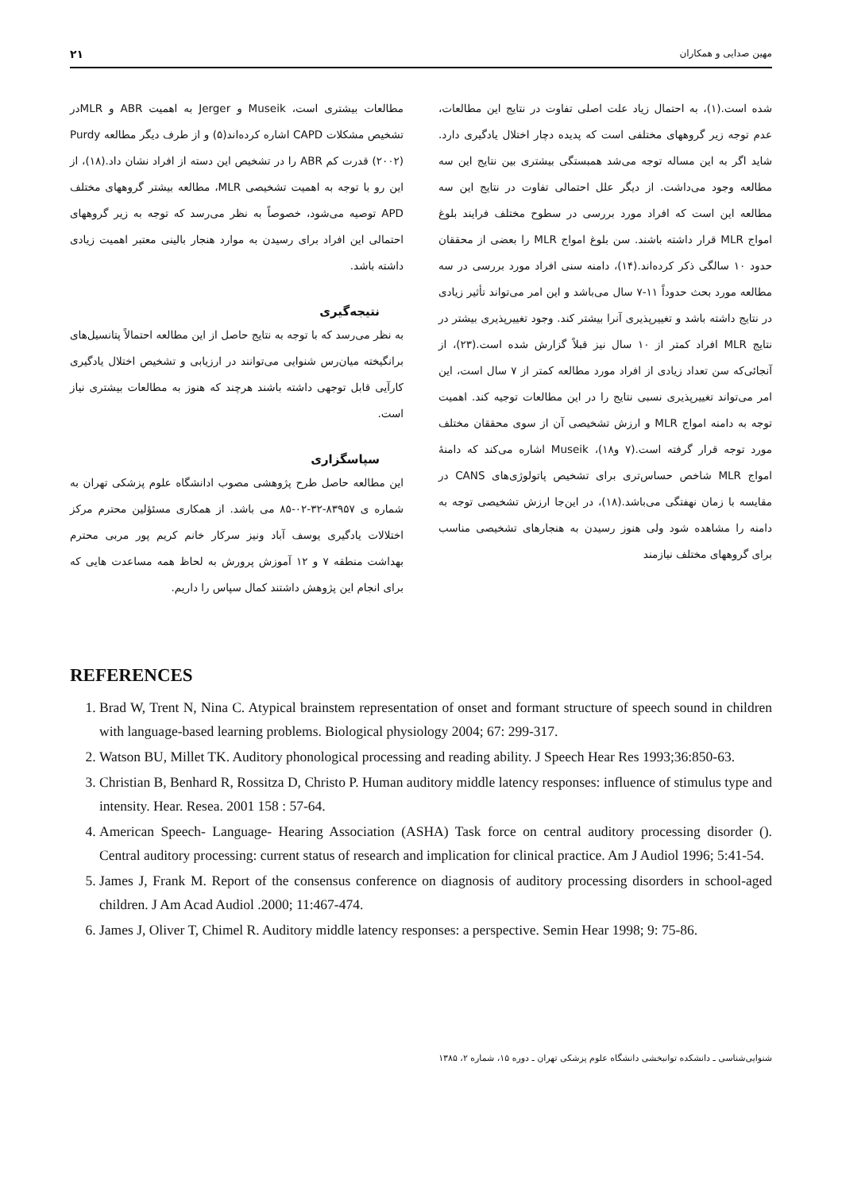مهین صدایی و همکاران ۲۱
شده است.(۱)، به احتمال زیاد علت اصلی تفاوت در نتایج این مطالعات، عدم توجه زیر گروههای مختلفی است که پدیده دچار اختلال یادگیری دارد. شاید اگر به این مساله توجه می‌شد همبستگی بیشتری بین نتایج این سه مطالعه وجود می‌داشت. از دیگر علل احتمالی تفاوت در نتایج این سه مطالعه این است که افراد مورد بررسی در سطوح مختلف فرایند بلوغ امواج MLR قرار داشته باشند. سن بلوغ امواج MLR را بعضی از محققان حدود ۱۰ سالگی ذکر کرده‌اند.(۱۴)، دامنه سنی افراد مورد بررسی در سه مطالعه مورد بحث حدوداً ۱۱-۷ سال می‌باشد و این امر می‌تواند تأثیر زیادی در نتایج داشته باشد و تغییرپذیری آنرا بیشتر کند. وجود تغییرپذیری بیشتر در نتایج MLR افراد کمتر از ۱۰ سال نیز قبلاً گزارش شده است.(۲۳)، از آنجائی‌که سن تعداد زیادی از افراد مورد مطالعه کمتر از ۷ سال است، این امر می‌تواند تغییرپذیری نسبی نتایج را در این مطالعات توجیه کند. اهمیت توجه به دامنه امواج MLR و ارزش تشخیصی آن از سوی محققان مختلف مورد توجه قرار گرفته است.(۷ و۱۸)، Museik اشاره می‌کند که دامنهٔ امواج MLR شاخص حساس‌تری برای تشخیص پاتولوژی‌های CANS در مقایسه با زمان نهفتگی می‌باشد.(۱۸)، در این‌جا ارزش تشخیصی توجه به دامنه را مشاهده شود ولی هنوز رسیدن به هنجارهای تشخیصی مناسب برای گروههای مختلف نیازمند
مطالعات بیشتری است، Museik و Jerger به اهمیت ABR و MLRدر تشخیص مشکلات CAPD اشاره کرده‌اند(۵) و از طرف دیگر مطالعه Purdy (۲۰۰۲) قدرت کم ABR را در تشخیص این دسته از افراد نشان داد.(۱۸)، از این رو با توجه به اهمیت تشخیصی MLR، مطالعه بیشتر گروههای مختلف APD توصیه می‌شود، خصوصاً به نظر می‌رسد که توجه به زیر گروههای احتمالی این افراد برای رسیدن به موارد هنجار بالینی معتبر اهمیت زیادی داشته باشد.
نتیجه‌گیری
به نظر می‌رسد که با توجه به نتایج حاصل از این مطالعه احتمالاً پتانسیل‌های برانگیخته میان‌رس شنوایی می‌توانند در ارزیابی و تشخیص اختلال یادگیری کارآیی قابل توجهی داشته باشند هرچند که هنوز به مطالعات بیشتری نیاز است.
سپاسگزاری
این مطالعه حاصل طرح پژوهشی مصوب ادانشگاه علوم پزشکی تهران به شماره ی ۸۳۹۵۷-۳۲-۰۲-۸۵ می باشد. از همکاری مسئؤلین محترم مرکز اختلالات یادگیری یوسف آباد ونیز سرکار خانم کریم پور مربی محترم بهداشت منطقه ۷ و ۱۲ آموزش پرورش به لحاظ همه مساعدت هایی که برای انجام این پژوهش داشتند کمال سپاس را داریم.
REFERENCES
1. Brad W, Trent N, Nina C. Atypical brainstem representation of onset and formant structure of speech sound in children with language-based learning problems. Biological physiology 2004; 67: 299-317.
2. Watson BU, Millet TK. Auditory phonological processing and reading ability. J Speech Hear Res 1993;36:850-63.
3. Christian B, Benhard R, Rossitza D, Christo P. Human auditory middle latency responses: influence of stimulus type and intensity. Hear. Resea. 2001 158 : 57-64.
4. American Speech- Language- Hearing Association (ASHA) Task force on central auditory processing disorder (). Central auditory processing: current status of research and implication for clinical practice. Am J Audiol 1996; 5:41-54.
5. James J, Frank M. Report of the consensus conference on diagnosis of auditory processing disorders in school-aged children. J Am Acad Audiol .2000; 11:467-474.
6. James J, Oliver T, Chimel R. Auditory middle latency responses: a perspective. Semin Hear 1998; 9: 75-86.
شنوایی‌شناسی ـ دانشکده توانبخشی دانشگاه علوم پزشکی تهران ـ دوره ۱۵، شماره ۲، ۱۳۸۵